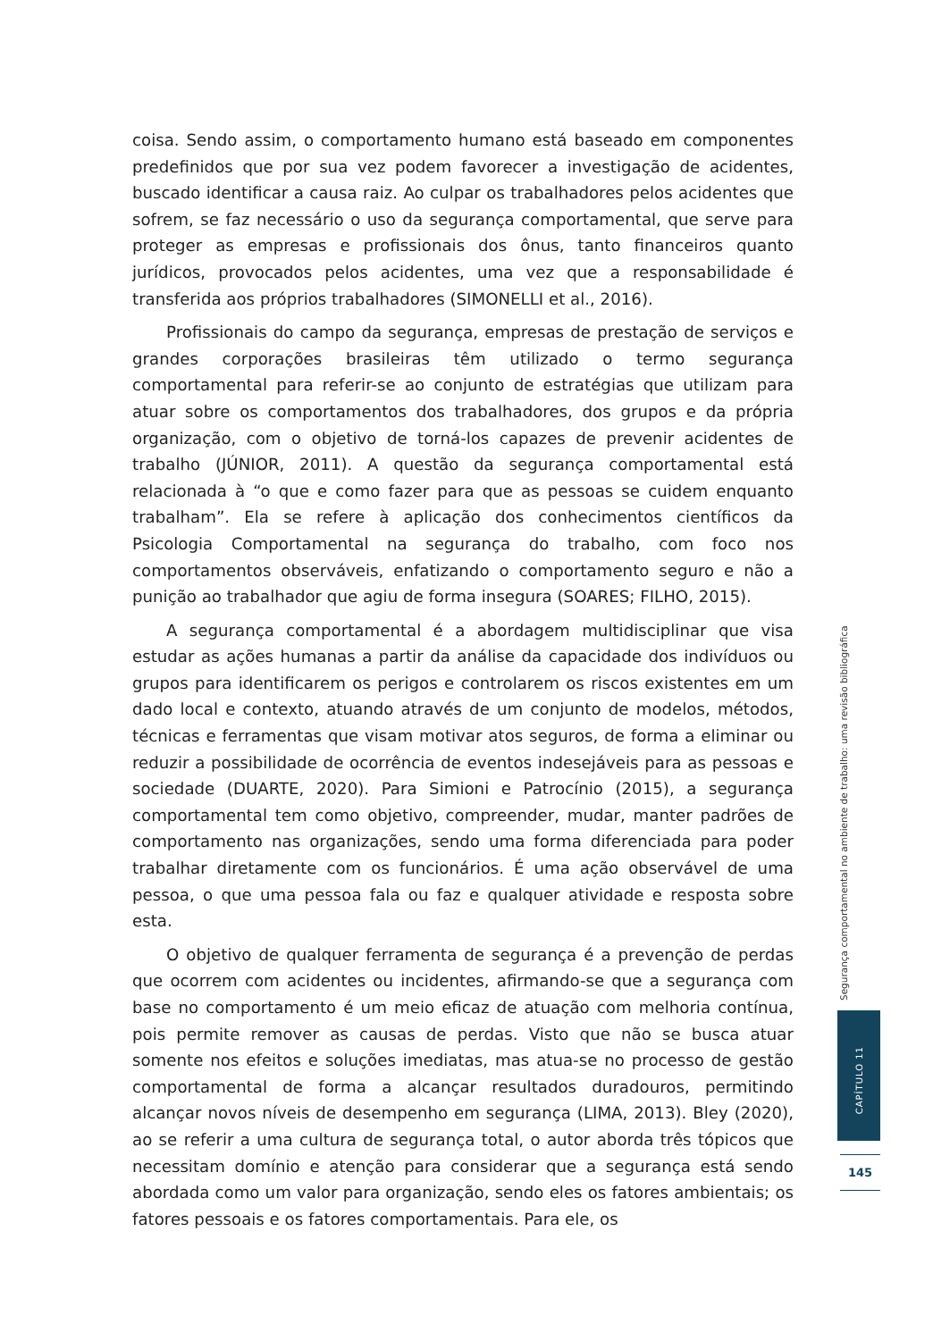coisa. Sendo assim, o comportamento humano está baseado em componentes predefinidos que por sua vez podem favorecer a investigação de acidentes, buscado identificar a causa raiz. Ao culpar os trabalhadores pelos acidentes que sofrem, se faz necessário o uso da segurança comportamental, que serve para proteger as empresas e profissionais dos ônus, tanto financeiros quanto jurídicos, provocados pelos acidentes, uma vez que a responsabilidade é transferida aos próprios trabalhadores (SIMONELLI et al., 2016).
Profissionais do campo da segurança, empresas de prestação de serviços e grandes corporações brasileiras têm utilizado o termo segurança comportamental para referir-se ao conjunto de estratégias que utilizam para atuar sobre os comportamentos dos trabalhadores, dos grupos e da própria organização, com o objetivo de torná-los capazes de prevenir acidentes de trabalho (JÚNIOR, 2011). A questão da segurança comportamental está relacionada à “o que e como fazer para que as pessoas se cuidem enquanto trabalham”. Ela se refere à aplicação dos conhecimentos científicos da Psicologia Comportamental na segurança do trabalho, com foco nos comportamentos observáveis, enfatizando o comportamento seguro e não a punição ao trabalhador que agiu de forma insegura (SOARES; FILHO, 2015).
A segurança comportamental é a abordagem multidisciplinar que visa estudar as ações humanas a partir da análise da capacidade dos indivíduos ou grupos para identificarem os perigos e controlarem os riscos existentes em um dado local e contexto, atuando através de um conjunto de modelos, métodos, técnicas e ferramentas que visam motivar atos seguros, de forma a eliminar ou reduzir a possibilidade de ocorrência de eventos indesejáveis para as pessoas e sociedade (DUARTE, 2020). Para Simioni e Patrocínio (2015), a segurança comportamental tem como objetivo, compreender, mudar, manter padrões de comportamento nas organizações, sendo uma forma diferenciada para poder trabalhar diretamente com os funcionários. É uma ação observável de uma pessoa, o que uma pessoa fala ou faz e qualquer atividade e resposta sobre esta.
O objetivo de qualquer ferramenta de segurança é a prevenção de perdas que ocorrem com acidentes ou incidentes, afirmando-se que a segurança com base no comportamento é um meio eficaz de atuação com melhoria contínua, pois permite remover as causas de perdas. Visto que não se busca atuar somente nos efeitos e soluções imediatas, mas atua-se no processo de gestão comportamental de forma a alcançar resultados duradouros, permitindo alcançar novos níveis de desempenho em segurança (LIMA, 2013). Bley (2020), ao se referir a uma cultura de segurança total, o autor aborda três tópicos que necessitam domínio e atenção para considerar que a segurança está sendo abordada como um valor para organização, sendo eles os fatores ambientais; os fatores pessoais e os fatores comportamentais. Para ele, os
Segurança comportamental no ambiente de trabalho: uma revisão bibliográfica
CAPÍTULO 11
145